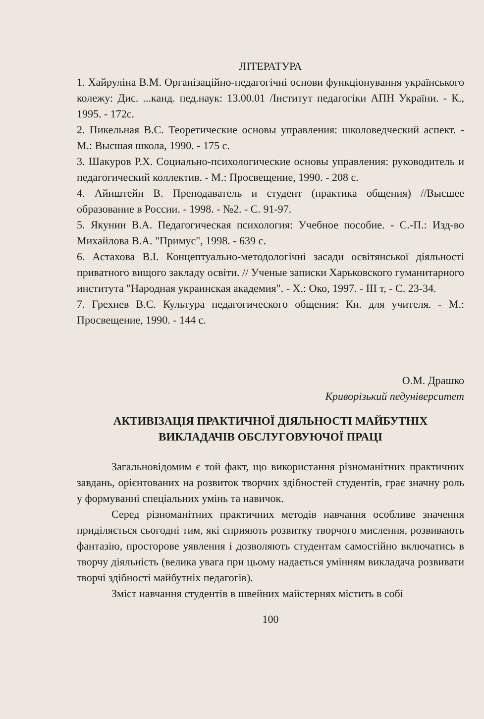ЛІТЕРАТУРА
1. Хайруліна В.М. Організаційно-педагогічні основи функціонування українського колежу: Дис. ...канд. пед.наук: 13.00.01 /Інститут педагогіки АПН України. - К., 1995. - 172с.
2. Пикельная В.С. Теоретические основы управления: школоведческий аспект. - М.: Высшая школа, 1990. - 175 с.
3. Шакуров Р.Х. Социально-психологические основы управления: руководитель и педагогический коллектив. - М.: Просвещение, 1990. - 208 с.
4. Айнштейн В. Преподаватель и студент (практика общения) //Высшее образование в России. - 1998. - №2. - С. 91-97.
5. Якунин В.А. Педагогическая психология: Учебное пособие. - С.-П.: Изд-во Михайлова В.А. "Примус", 1998. - 639 с.
6. Астахова В.І. Концептуально-методологічні засади освітянської діяльності приватного вищого закладу освіти. // Ученые записки Харьковского гуманитарного института "Народная украинская академия". - Х.: Око, 1997. - ІІІ т, - С. 23-34.
7. Грехнев В.С. Культура педагогического общения: Кн. для учителя. - М.: Просвещение, 1990. - 144 с.
О.М. Драшко
Криворізький педуніверситет
АКТИВІЗАЦІЯ ПРАКТИЧНОЇ ДІЯЛЬНОСТІ МАЙБУТНІХ
ВИКЛАДАЧІВ ОБСЛУГОВУЮЧОЇ ПРАЦІ
Загальновідомим є той факт, що використання різноманітних практичних завдань, орієнтованих на розвиток творчих здібностей студентів, грає значну роль у формуванні спеціальних умінь та навичок.
Серед різноманітних практичних методів навчання особливе значення приділяється сьогодні тим, які сприяють розвитку творчого мислення, розвивають фантазію, просторове уявлення і дозволяють студентам самостійно включатись в творчу діяльність (велика увага при цьому надається умінням викладача розвивати творчі здібності майбутніх педагогів).
Зміст навчання студентів в швейних майстернях містить в собі
100